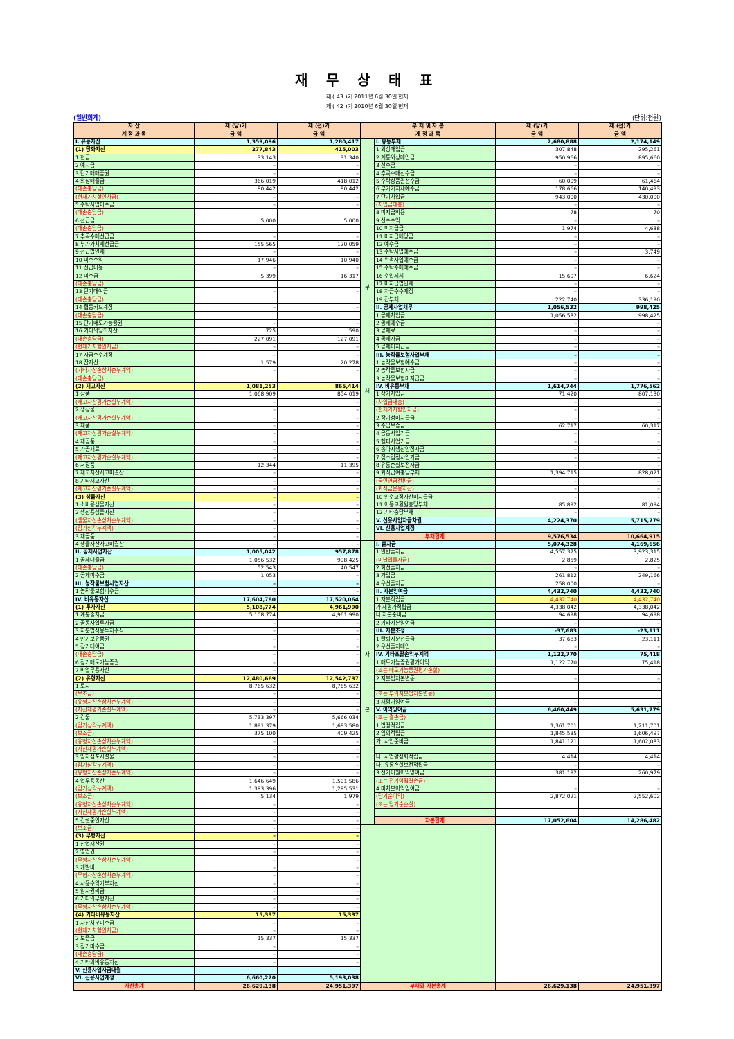재 무 상 태 표
제 ( 43 )기 2011년 6월 30일 현재
제 ( 42 )기 2010년 6월 30일 현재
(일반회계) (단위:천원)
| 자 산 | 제 (당)기 | 제 (전)기 | 부 채 및 자 본 | | 제 (당)기 | 제 (전)기 |
| --- | --- | --- | --- | --- | --- | --- |
| 계 정 과 목 | 금 액 | 금 액 | 계 정 과 목 | | 금 액 | 금 액 |
| I. 유동자산 | 1,359,096 | 1,280,417 | 부 채 | I. 유동부채 | 2,680,888 | 2,174,149 |
| (1) 당좌자산 | 277,843 | 415,003 | | 1 외상매입금 | 307,848 | 295,261 |
| 1 현금 | 33,143 | 31,340 | | 2 계통외상매입금 | 950,966 | 895,660 |
| 2 예치금 | – | – | | 3 선수금 | – | – |
| 3 단기매매증권 | – | – | | 4 추곡수매선수금 | – | – |
| 4 외상매출금 | 366,019 | 418,012 | | 5 수탁상품권선수금 | 60,009 | 61,464 |
| (대손충당금) | 80,442 | 80,442 | | 6 부가가치세예수금 | 178,666 | 140,493 |
| (현재가치할인차금) | – | – | | 7 단기차입금 | 943,000 | 430,000 |
| 5 수탁사업미수금 | – | – | | (차입금대충) | – | – |
| (대손충당금) | | | | 8 미지급비용 | 78 | 70 |
| 6 선급금 | 5,000 | 5,000 | | 9 선수수익 | – | – |
| (대손충당금) | | | | 10 미지급금 | 1,974 | 4,638 |
| 7 추곡수매선급금 | – | – | | 11 미지급배당금 | – | – |
| 8 부가가치세선급금 | 155,565 | 120,059 | | 12 예수금 | – | – |
| 9 선급법인세 | – | – | | 13 수탁사업예수금 | – | 3,749 |
| 10 미수수익 | 17,946 | 10,940 | | 14 위촉사업예수금 | – | – |
| 11 선급비용 | – | – | | 15 수탁수매예수금 | – | – |
| 12 미수금 | 5,399 | 16,317 | | 16 수입제세 | 15,607 | 6,624 |
| (대손충당금) | | | | 17 미지급법인세 | – | – |
| 13 단기대여금 | – | – | | 18 자금수수계정 | – | – |
| (대손충당금) | | | | 19 잡부채 | 222,740 | 336,190 |
| 14 협동카드계정 | – | – | | II. 공제사업채무 | 1,056,532 | 998,425 |
| (대손충당금) | | | | 1 공제차입금 | 1,056,532 | 998,425 |
| 15 단기매도가능증권 | – | – | | 2 공제예수금 | – | – |
| 16 기타의당좌자산 | 725 | 590 | | 3 공제료 | – | – |
| (대손충당금) | 227,091 | 127,091 | | 4 공제자금 | – | – |
| (현재가치할인차금) | – | – | | 5 공제미지급금 | – | – |
| 17 자금수수계정 | – | – | | III. 농작물보험사업부채 | – | – |
| 18 잡자산 | 1,579 | 20,278 | | 1 농작물보험예수금 | – | – |
| (기타자산손상차손누계액) | – | – | | 2 농작물보험자금 | – | – |
| (대손충당금) | | | | 3 농작물보험미지급금 | – | – |
| (2) 재고자산 | 1,081,253 | 865,414 | | IV. 비유동부채 | 1,614,744 | 1,776,562 |
| 1 상품 | 1,068,909 | 854,019 | | 1 장기차입금 | 71,420 | 807,130 |
| (재고자산평가손실누계액) | – | – | | (차입금대충) | – | – |
| 2 생장물 | – | – | | (현재가치할인차금) | – | – |
| (재고자산평가손실누계액) | – | – | | 2 장기성미지급금 | – | – |
| 3 제품 | – | – | | 3 수입보증금 | 62,717 | 60,317 |
| (재고자산평가손실누계액) | – | – | | 4 공동사업기금 | – | – |
| 4 재공품 | – | – | | 5 헬퍼사업기금 | – | – |
| 5 가공재료 | – | – | | 6 송아지생산안정자금 | – | – |
| (재고자산평가손실누계액) | – | – | | 7 젖소검정사업기금 | – | – |
| 6 저장품 | 12,344 | 11,395 | | 8 유통손실보전자금 | – | – |
| 7 재고자산사고미결산 | – | – | | 9 퇴직급여충당부채 | 1,394,715 | 828,021 |
| 8 기타재고자산 | – | – | | (국민연금전환금) | – | – |
| (재고자산평가손실누계액) | – | – | | (퇴직금운용자산) | – | – |
| (3) 생물자산 | – | – | | 10 인수고정자산미지급금 | – | – |
| 1 소비용생물자산 | – | – | | 11 이용고환원충당부채 | 85,892 | 81,094 |
| 2 생산용생물자산 | – | – | | 12 기타충당부채 | – | – |
| (생물자산손상차손누계액) | – | – | | V. 신용사업자금차월 | 4,224,370 | 5,715,779 |
| (감가상각누계액) | – | – | | VI. 신용사업계정 | | |
| 3 재공품 | – | – | | 부채합계 | 9,576,534 | 10,664,915 |
| 4 생물자산사고미결산 | – | – | 자 본 | I. 출자금 | 5,074,328 | 4,169,656 |
| II. 공제사업자산 | 1,005,042 | 957,878 | | 1 일반출자금 | 4,557,375 | 3,923,315 |
| 1 공제대출금 | 1,056,532 | 998,425 | | (미납입출자금) | 2,859 | 2,825 |
| (대손충당금) | 52,543 | 40,547 | | 2 회전출자금 | – | – |
| 2 공제미수금 | 1,053 | – | | 3 가입금 | 261,812 | 249,166 |
| III. 농작물보험사업자산 | – | – | | 4 우선출자금 | 258,000 | – |
| 1 농작물보험미수금 | – | – | | II. 자본잉여금 | 4,432,740 | 4,432,740 |
| IV. 비유동자산 | 17,604,780 | 17,520,064 | | 1 자본적립금 | 4,432,740 | 4,432,740 |
| (1) 투자자산 | 5,108,774 | 4,961,990 | | 가 재평가적립금 | 4,338,042 | 4,338,042 |
| 1 계통출자금 | 5,108,774 | 4,961,990 | | 나 자본준비금 | 94,698 | 94,698 |
| 2 공동사업투자금 | – | – | | 2 기타자본잉여금 | – | – |
| 3 지분법적용투자주식 | – | – | | III. 자본조정 | -37,683 | -23,111 |
| 4 만기보유증권 | – | – | | 1 탈퇴지분선급금 | 37,683 | 23,111 |
| 5 장기대여금 | – | – | | 2 우선출자매입 | – | – |
| (대손충당금) | – | – | | IV. 기타포괄손익누계액 | 1,122,770 | 75,418 |
| 6 장기매도가능증권 | – | – | | 1 매도가능증권평가이익 | 1,122,770 | 75,418 |
| 7 비업무용자산 | – | – | | (또는 매도가능증권평가손실) | | |
| (2) 유형자산 | 12,480,669 | 12,542,737 | | 2 지분법자본변동 | – | – |
| 1 토지 | 8,765,632 | 8,765,632 | | | | |
| (보조금) | – | – | | (또는 부의지분법자본변동) | | |
| (유형자산손상차손누계액) | – | – | | 3 재평가잉여금 | – | – |
| (자산재평가손실누계액) | – | – | | V. 이익잉여금 | 6,460,449 | 5,631,779 |
| 2 건물 | 5,733,397 | 5,666,034 | | (또는 결손금) | | |
| (감가상각누계액) | 1,891,379 | 1,683,580 | | 1 법정적립금 | 1,361,701 | 1,211,701 |
| (보조금) | 375,100 | 409,425 | | 2 임의적립금 | 1,845,535 | 1,606,497 |
| (유형자산손상차손누계액) | – | – | | 가. 사업준비금 | 1,841,121 | 1,602,083 |
| (자산재평가손실누계액) | – | – | | | | |
| 3 임차점포시설물 | – | – | | 나. 사업활성화적립금 | 4,414 | 4,414 |
| (감가상각누계액) | – | – | | 다. 유통손실보전적립금 | – | – |
| (유형자산손상차손누계액) | – | – | | 3 전기이월이익잉여금 | 381,192 | 260,979 |
| 4 업무용동산 | 1,646,649 | 1,501,586 | | (또는 전기이월결손금) | | |
| (감가상각누계액) | 1,393,396 | 1,295,531 | | 4 미처분이익잉여금 | – | – |
| (보조금) | 5,134 | 1,979 | | (당기순이익) | 2,872,021 | 2,552,602 |
| (유형자산손상차손누계액) | – | – | | (또는 당기순손실) | | |
| (자산재평가손실누계액) | – | – | | | | |
| 5 건설중인자산 | – | – | | 자본합계 | 17,052,604 | 14,286,482 |
| (보조금) | – | – | | | | |
| (3) 무형자산 | – | – | | | | |
| 1 산업재산권 | – | – | | | | |
| 2 영업권 | – | – | | | | |
| (무형자산손상차손누계액) | – | – | | | | |
| 3 개발비 | – | – | | | | |
| (무형자산손상차손누계액) | – | – | | | | |
| 4 사용수익기부자산 | – | – | | | | |
| 5 임차권리금 | – | – | | | | |
| 6 기타의무형자산 | – | – | | | | |
| (무형자산손상차손누계액) | – | – | | | | |
| (4) 기타비유동자산 | 15,337 | 15,337 | | | | |
| 1 자산처분미수금 | – | – | | | | |
| (현재가치할인차금) | – | – | | | | |
| 2 보증금 | 15,337 | 15,337 | | | | |
| 3 장기미수금 | – | – | | | | |
| (대손충당금) | – | – | | | | |
| 4 기타의비유동자산 | – | – | | | | |
| V. 신용사업자금대월 | | | | | | |
| VI. 신용사업계정 | 6,660,220 | 5,193,038 | | | | |
| 자산총계 | 26,629,138 | 24,951,397 | 부채와 자본총계 | | 26,629,138 | 24,951,397 |